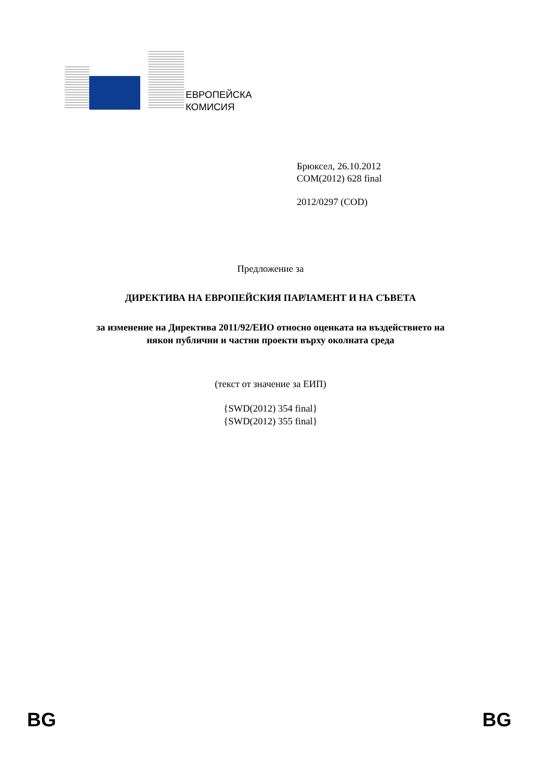ЕВРОПЕЙСКА
КОМИСИЯ
Брюксел, 26.10.2012
COM(2012) 628 final
2012/0297 (COD)
Предложение за
ДИРЕКТИВА НА ЕВРОПЕЙСКИЯ ПАРЛАМЕНТ И НА СЪВЕТА
за изменение на Директива 2011/92/ЕИО относно оценката на въздействието на
някои публични и частни проекти върху околната среда
(текст от значение за ЕИП)
{SWD(2012) 354 final}
{SWD(2012) 355 final}
BG BG